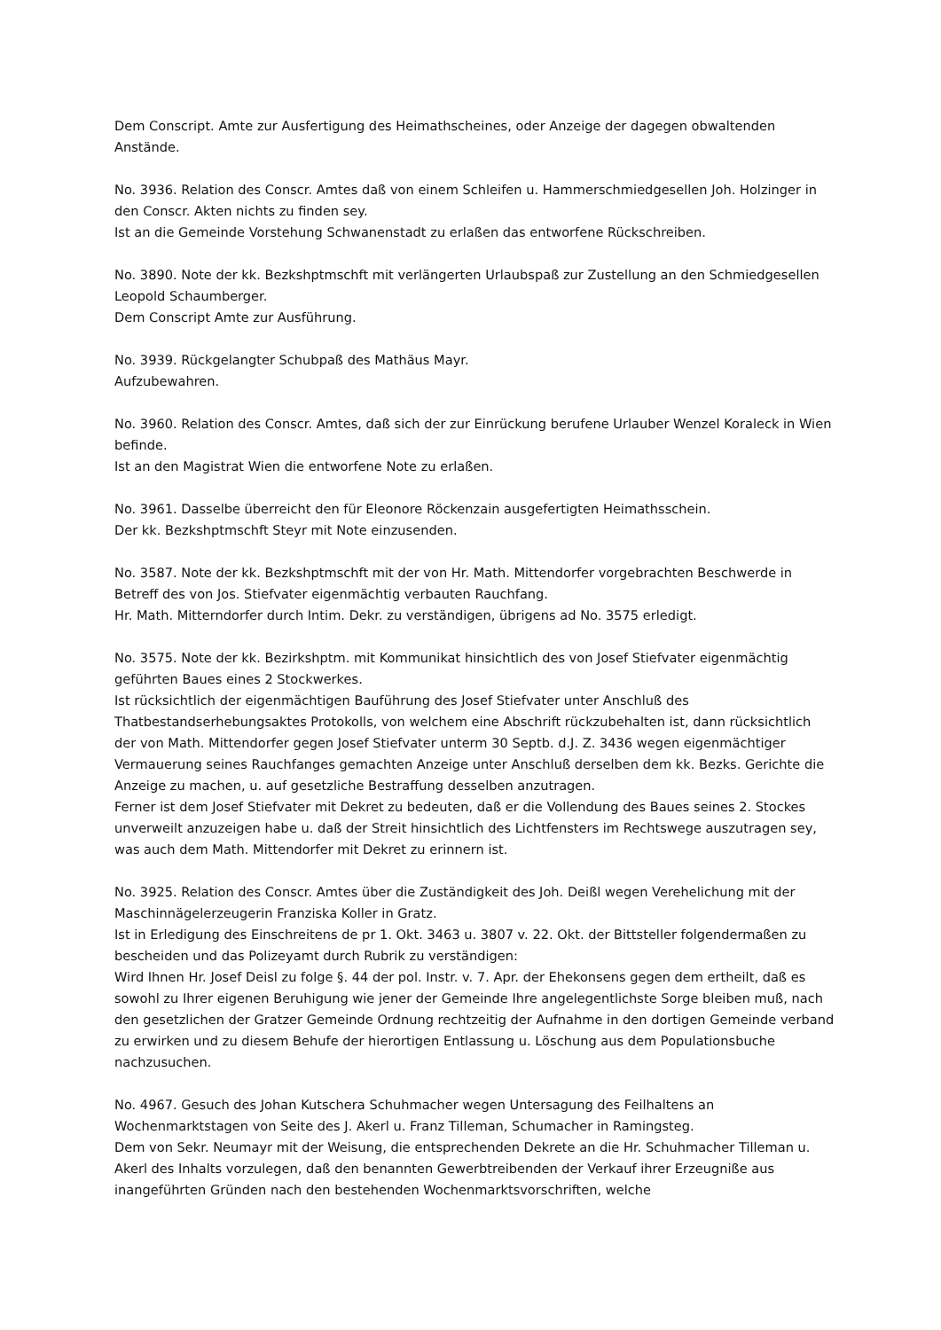Dem Conscript. Amte zur Ausfertigung des Heimathscheines, oder Anzeige der dagegen obwaltenden Anstände.
No. 3936. Relation des Conscr. Amtes daß von einem Schleifen u. Hammerschmiedgesellen Joh. Holzinger in den Conscr. Akten nichts zu finden sey.
Ist an die Gemeinde Vorstehung Schwanenstadt zu erlaßen das entworfene Rückschreiben.
No. 3890. Note der kk. Bezkshptmschft mit verlängerten Urlaubspaß zur Zustellung an den Schmiedgesellen Leopold Schaumberger.
Dem Conscript Amte zur Ausführung.
No. 3939. Rückgelangter Schubpaß des Mathäus Mayr.
Aufzubewahren.
No. 3960. Relation des Conscr. Amtes, daß sich der zur Einrückung berufene Urlauber Wenzel Koraleck in Wien befinde.
Ist an den Magistrat Wien die entworfene Note zu erlaßen.
No. 3961. Dasselbe überreicht den für Eleonore Röckenzain ausgefertigten Heimathsschein.
Der kk. Bezkshptmschft Steyr mit Note einzusenden.
No. 3587. Note der kk. Bezkshptmschft mit der von Hr. Math. Mittendorfer vorgebrachten Beschwerde in Betreff des von Jos. Stiefvater eigenmächtig verbauten Rauchfang.
Hr. Math. Mitterndorfer durch Intim. Dekr. zu verständigen, übrigens ad No. 3575 erledigt.
No. 3575. Note der kk. Bezirkshptm. mit Kommunikat hinsichtlich des von Josef Stiefvater eigenmächtig geführten Baues eines 2 Stockwerkes.
Ist rücksichtlich der eigenmächtigen Bauführung des Josef Stiefvater unter Anschluß des Thatbestandserhebungsaktes Protokolls, von welchem eine Abschrift rückzubehalten ist, dann rücksichtlich der von Math. Mittendorfer gegen Josef Stiefvater unterm 30 Septb. d.J. Z. 3436 wegen eigenmächtiger Vermauerung seines Rauchfanges gemachten Anzeige unter Anschluß derselben dem kk. Bezks. Gerichte die Anzeige zu machen, u. auf gesetzliche Bestraffung desselben anzutragen.
Ferner ist dem Josef Stiefvater mit Dekret zu bedeuten, daß er die Vollendung des Baues seines 2. Stockes unverweilt anzuzeigen habe u. daß der Streit hinsichtlich des Lichtfensters im Rechtswege auszutragen sey, was auch dem Math. Mittendorfer mit Dekret zu erinnern ist.
No. 3925. Relation des Conscr. Amtes über die Zuständigkeit des Joh. Deißl wegen Verehelichung mit der Maschinnägelerzeugerin Franziska Koller in Gratz.
Ist in Erledigung des Einschreitens de pr 1. Okt. 3463 u. 3807 v. 22. Okt. der Bittsteller folgendermaßen zu bescheiden und das Polizeyamt durch Rubrik zu verständigen:
Wird Ihnen Hr. Josef Deisl zu folge §. 44 der pol. Instr. v. 7. Apr. der Ehekonsens gegen dem ertheilt, daß es sowohl zu Ihrer eigenen Beruhigung wie jener der Gemeinde Ihre angelegentlichste Sorge bleiben muß, nach den gesetzlichen der Gratzer Gemeinde Ordnung rechtzeitig der Aufnahme in den dortigen Gemeinde verband zu erwirken und zu diesem Behufe der hierortigen Entlassung u. Löschung aus dem Populationsbuche nachzusuchen.
No. 4967. Gesuch des Johan Kutschera Schuhmacher wegen Untersagung des Feilhaltens an Wochenmarktstagen von Seite des J. Akerl u. Franz Tilleman, Schumacher in Ramingsteg.
Dem von Sekr. Neumayr mit der Weisung, die entsprechenden Dekrete an die Hr. Schuhmacher Tilleman u. Akerl des Inhalts vorzulegen, daß den benannten Gewerbtreibenden der Verkauf ihrer Erzeugniße aus inangeführten Gründen nach den bestehenden Wochenmarktsvorschriften, welche